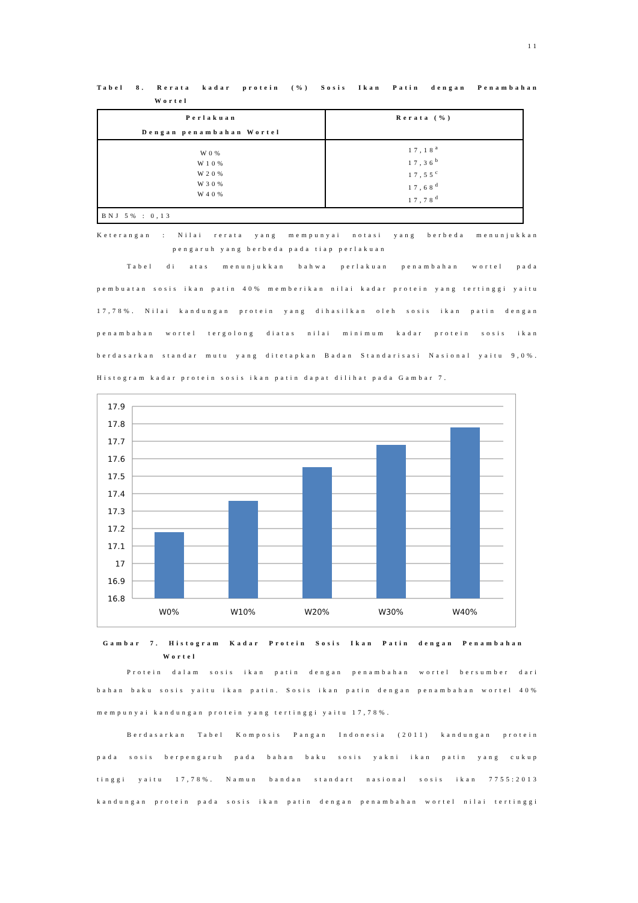11
Tabel 8. Rerata kadar protein (%) Sosis Ikan Patin dengan Penambahan
Wortel
| Perlakuan Dengan penambahan Wortel | Rerata (%) |
| --- | --- |
| W0% W10% W20% W30% W40% | 17,18<sup>a</sup> 17,36<sup>b</sup> 17,55<sup>c</sup> 17,68<sup>d</sup> 17,78<sup>d</sup> |
| BNJ 5% : 0,13 | |
Keterangan : Nilai rerata yang mempunyai notasi yang berbeda menunjukkan
pengaruh yang berbeda pada tiap perlakuan
Tabel di atas menunjukkan bahwa perlakuan penambahan wortel pada
pembuatan sosis ikan patin 40% memberikan nilai kadar protein yang tertinggi yaitu
17,78%. Nilai kandungan protein yang dihasilkan oleh sosis ikan patin dengan
penambahan wortel tergolong diatas nilai minimum kadar protein sosis ikan
berdasarkan standar mutu yang ditetapkan Badan Standarisasi Nasional yaitu 9,0%.
Histogram kadar protein sosis ikan patin dapat dilihat pada Gambar 7.
17.9
17.8
17.7
17.6
17.5
17.4
17.3
17.2
17.1
17
16.9
16.8
W0%
W10%
W20%
W30%
W40%
Gambar 7. Histogram Kadar Protein Sosis Ikan Patin dengan Penambahan
Wortel
Protein dalam sosis ikan patin dengan penambahan wortel bersumber dari
bahan baku sosis yaitu ikan patin. Sosis ikan patin dengan penambahan wortel 40%
mempunyai kandungan protein yang tertinggi yaitu 17,78%.
Berdasarkan Tabel Komposis Pangan Indonesia (2011) kandungan protein
pada sosis berpengaruh pada bahan baku sosis yakni ikan patin yang cukup
tinggi yaitu 17,78%. Namun bandan standart nasional sosis ikan 7755:2013
kandungan protein pada sosis ikan patin dengan penambahan wortel nilai tertinggi